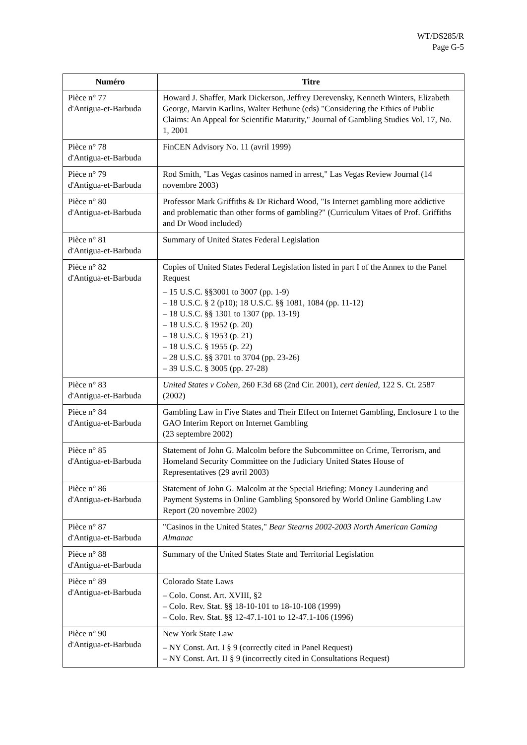WT/DS285/R
Page G-5
| Numéro | Titre |
| --- | --- |
| Pièce n° 77 d'Antigua-et-Barbuda | Howard J. Shaffer, Mark Dickerson, Jeffrey Derevensky, Kenneth Winters, Elizabeth George, Marvin Karlins, Walter Bethune (eds) "Considering the Ethics of Public Claims: An Appeal for Scientific Maturity," Journal of Gambling Studies Vol. 17, No. 1, 2001 |
| Pièce n° 78 d'Antigua-et-Barbuda | FinCEN Advisory No. 11 (avril 1999) |
| Pièce n° 79 d'Antigua-et-Barbuda | Rod Smith, "Las Vegas casinos named in arrest," Las Vegas Review Journal (14 novembre 2003) |
| Pièce n° 80 d'Antigua-et-Barbuda | Professor Mark Griffiths & Dr Richard Wood, "Is Internet gambling more addictive and problematic than other forms of gambling?" (Curriculum Vitaes of Prof. Griffiths and Dr Wood included) |
| Pièce n° 81 d'Antigua-et-Barbuda | Summary of United States Federal Legislation |
| Pièce n° 82 d'Antigua-et-Barbuda | Copies of United States Federal Legislation listed in part I of the Annex to the Panel Request – 15 U.S.C. §§3001 to 3007 (pp. 1-9) – 18 U.S.C. § 2 (p10); 18 U.S.C. §§ 1081, 1084 (pp. 11-12) – 18 U.S.C. §§ 1301 to 1307 (pp. 13-19) – 18 U.S.C. § 1952 (p. 20) – 18 U.S.C. § 1953 (p. 21) – 18 U.S.C. § 1955 (p. 22) – 28 U.S.C. §§ 3701 to 3704 (pp. 23-26) – 39 U.S.C. § 3005 (pp. 27-28) |
| Pièce n° 83 d'Antigua-et-Barbuda | United States v Cohen , 260 F.3d 68 (2nd Cir. 2001), cert denied , 122 S. Ct. 2587 (2002) |
| Pièce n° 84 d'Antigua-et-Barbuda | Gambling Law in Five States and Their Effect on Internet Gambling, Enclosure 1 to the GAO Interim Report on Internet Gambling (23 septembre 2002) |
| Pièce n° 85 d'Antigua-et-Barbuda | Statement of John G. Malcolm before the Subcommittee on Crime, Terrorism, and Homeland Security Committee on the Judiciary United States House of Representatives (29 avril 2003) |
| Pièce n° 86 d'Antigua-et-Barbuda | Statement of John G. Malcolm at the Special Briefing: Money Laundering and Payment Systems in Online Gambling Sponsored by World Online Gambling Law Report (20 novembre 2002) |
| Pièce n° 87 d'Antigua-et-Barbuda | "Casinos in the United States," Bear Stearns 2002-2003 North American Gaming Almanac |
| Pièce n° 88 d'Antigua-et-Barbuda | Summary of the United States State and Territorial Legislation |
| Pièce n° 89 d'Antigua-et-Barbuda | Colorado State Laws – Colo. Const. Art. XVIII, §2 – Colo. Rev. Stat. §§ 18-10-101 to 18-10-108 (1999) – Colo. Rev. Stat. §§ 12-47.1-101 to 12-47.1-106 (1996) |
| Pièce n° 90 d'Antigua-et-Barbuda | New York State Law – NY Const. Art. I § 9 (correctly cited in Panel Request) – NY Const. Art. II § 9 (incorrectly cited in Consultations Request) |